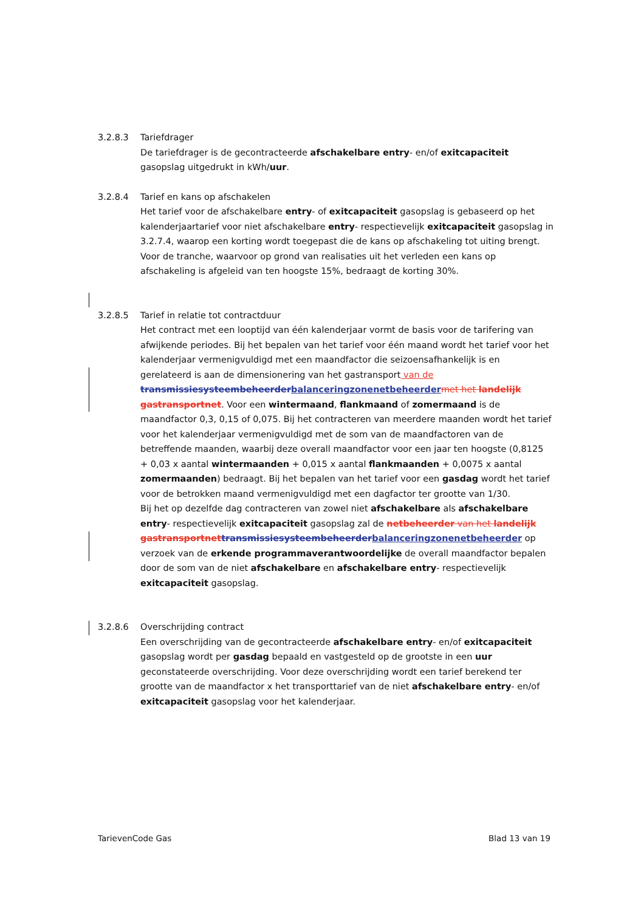3.2.8.3 Tariefdrager
De tariefdrager is de gecontracteerde afschakelbare entry- en/of exitcapaciteit gasopslag uitgedrukt in kWh/uur.
3.2.8.4 Tarief en kans op afschakelen
Het tarief voor de afschakelbare entry- of exitcapaciteit gasopslag is gebaseerd op het kalenderjaartarief voor niet afschakelbare entry- respectievelijk exitcapaciteit gasopslag in 3.2.7.4, waarop een korting wordt toegepast die de kans op afschakeling tot uiting brengt. Voor de tranche, waarvoor op grond van realisaties uit het verleden een kans op afschakeling is afgeleid van ten hoogste 15%, bedraagt de korting 30%.
3.2.8.5 Tarief in relatie tot contractduur
Het contract met een looptijd van één kalenderjaar vormt de basis voor de tarifering van afwijkende periodes. Bij het bepalen van het tarief voor één maand wordt het tarief voor het kalenderjaar vermenigvuldigd met een maandfactor die seizoensafhankelijk is en gerelateerd is aan de dimensionering van het gastransport van de transmissiesysteembeheerder balanceringzonenetbeheerder met het landelijk gastransportnet. Voor een wintermaand, flankmaand of zomermaand is de maandfactor 0,3, 0,15 of 0,075. Bij het contracteren van meerdere maanden wordt het tarief voor het kalenderjaar vermenigvuldigd met de som van de maandfactoren van de betreffende maanden, waarbij deze overall maandfactor voor een jaar ten hoogste (0,8125 + 0,03 x aantal wintermaanden + 0,015 x aantal flankmaanden + 0,0075 x aantal zomermaanden) bedraagt. Bij het bepalen van het tarief voor een gasdag wordt het tarief voor de betrokken maand vermenigvuldigd met een dagfactor ter grootte van 1/30.
Bij het op dezelfde dag contracteren van zowel niet afschakelbare als afschakelbare entry- respectievelijk exitcapaciteit gasopslag zal de netbeheerder van het landelijk gastransportnet transmissiesysteembeheerder balanceringzonenetbeheerder op verzoek van de erkende programmaverantwoordelijke de overall maandfactor bepalen door de som van de niet afschakelbare en afschakelbare entry- respectievelijk exitcapaciteit gasopslag.
3.2.8.6 Overschrijding contract
Een overschrijding van de gecontracteerde afschakelbare entry- en/of exitcapaciteit gasopslag wordt per gasdag bepaald en vastgesteld op de grootste in een uur geconstateerde overschrijding. Voor deze overschrijding wordt een tarief berekend ter grootte van de maandfactor x het transporttarief van de niet afschakelbare entry- en/of exitcapaciteit gasopslag voor het kalenderjaar.
TarievenCode Gas Blad 13 van 19